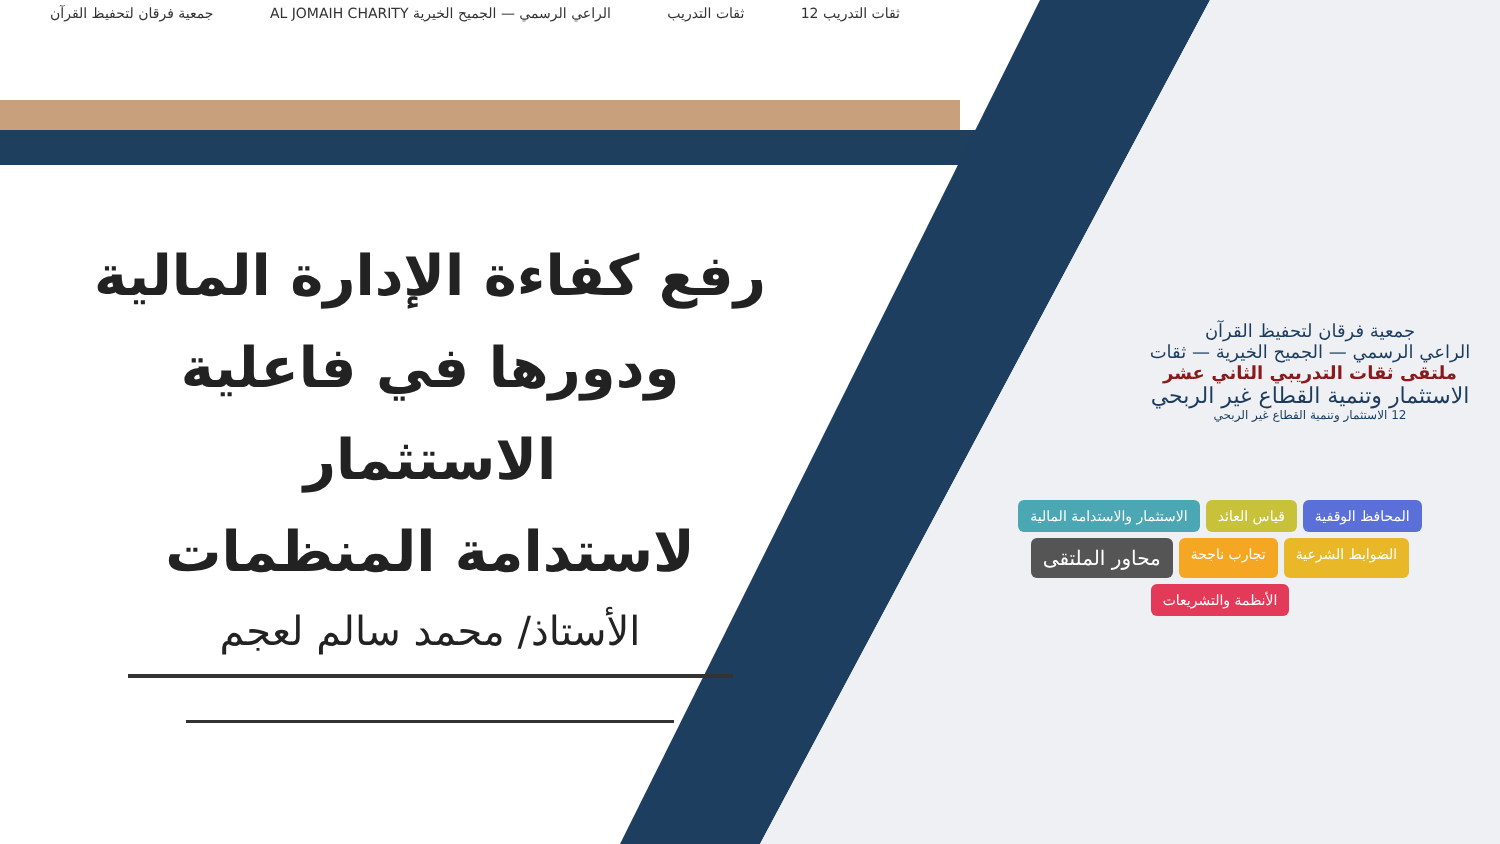ثقات التدريب 12 ثقات التدريب الراعي الرسمي — الجميح الخيرية AL JOMAIH CHARITY جمعية فرقان لتحفيظ القرآن
رفع كفاءة الإدارة المالية
ودورها في فاعلية الاستثمار
لاستدامة المنظمات
الأستاذ/ محمد سالم لعجم
جمعية فرقان لتحفيظ القرآن
الراعي الرسمي — الجميح الخيرية — ثقات
ملتقى ثقات التدريبي الثاني عشر
الاستثمار وتنمية القطاع غير الربحي
12 الاستثمار وتنمية القطاع غير الربحي
المحافظ الوقفية قياس العائد الاستثمار والاستدامة المالية الضوابط الشرعية تجارب ناجحة محاور الملتقى الأنظمة والتشريعات